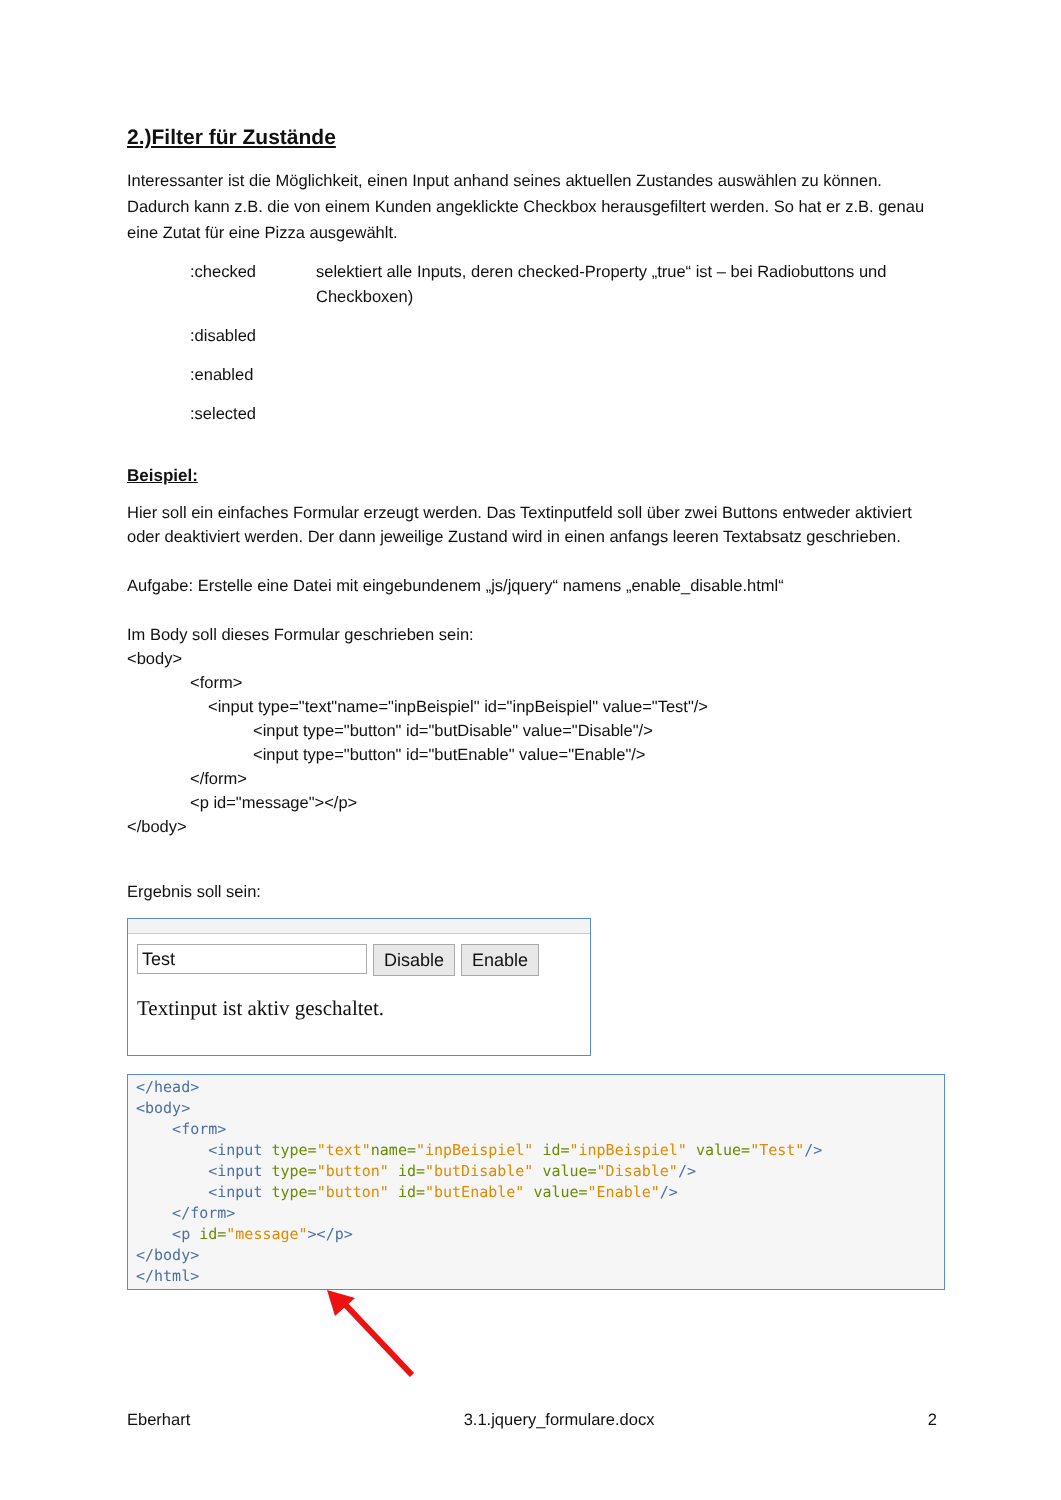2.)Filter für Zustände
Interessanter ist die Möglichkeit, einen Input anhand seines aktuellen Zustandes auswählen zu können. Dadurch kann z.B. die von einem Kunden angeklickte Checkbox herausgefiltert werden. So hat er z.B. genau eine Zutat für eine Pizza ausgewählt.
:checked selektiert alle Inputs, deren checked-Property „true“ ist – bei Radiobuttons und Checkboxen)
:disabled
:enabled
:selected
Beispiel:
Hier soll ein einfaches Formular erzeugt werden. Das Textinputfeld soll über zwei Buttons entweder aktiviert oder deaktiviert werden. Der dann jeweilige Zustand wird in einen anfangs leeren Textabsatz geschrieben.
Aufgabe: Erstelle eine Datei mit eingebundenem „js/jquery“ namens „enable_disable.html“
Im Body soll dieses Formular geschrieben sein:
<body>
<form>
<input type="text"name="inpBeispiel" id="inpBeispiel" value="Test"/>
<input type="button" id="butDisable" value="Disable"/>
<input type="button" id="butEnable" value="Enable"/>
</form>
<p id="message"></p>
</body>
Ergebnis soll sein:
Test
Disable Enable
Textinput ist aktiv geschaltet.
</head> <body> <form> <input type="text"name="inpBeispiel" id="inpBeispiel" value="Test"/> <input type="button" id="butDisable" value="Disable"/> <input type="button" id="butEnable" value="Enable"/> </form> <p id="message"></p> </body> </html>
Eberhart 3.1.jquery_formulare.docx 2